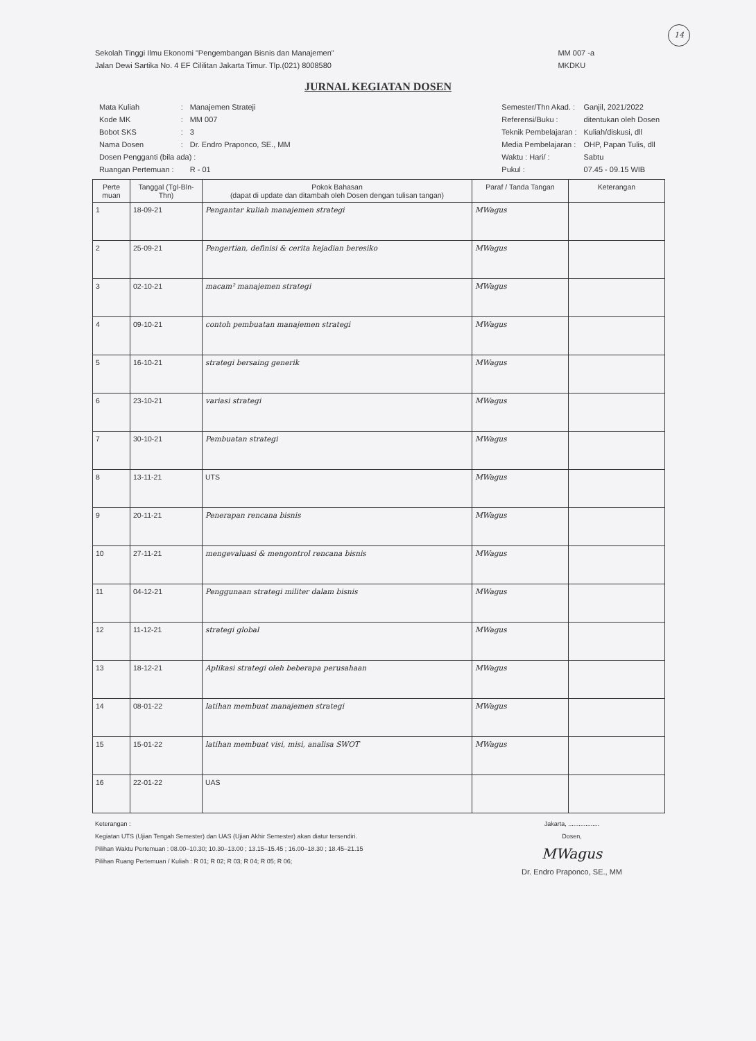14
Sekolah Tinggi Ilmu Ekonomi "Pengembangan Bisnis dan Manajemen"
Jalan Dewi Sartika No. 4 EF Cililitan Jakarta Timur. Tlp.(021) 8008580
MM 007 -a
MKDKU
JURNAL KEGIATAN DOSEN
| Mata Kuliah | : | Manajemen Strateji |
| Kode MK | : | MM 007 |
| Bobot SKS | : | 3 |
| Nama Dosen | : | Dr. Endro Praponco, SE., MM |
| Dosen Pengganti (bila ada) : | | |
| Ruangan Pertemuan : | | R - 01 |
| Semester/Thn Akad. : | Ganjil, 2021/2022 |
| Referensi/Buku : | ditentukan oleh Dosen |
| Teknik Pembelajaran : | Kuliah/diskusi, dll |
| Media Pembelajaran : | OHP, Papan Tulis, dll |
| Waktu : Hari/ : | Sabtu |
| Pukul : | 07.45 - 09.15 WIB |
| Perte muan | Tanggal (Tgl-Bln-Thn) | Pokok Bahasan (dapat di update dan ditambah oleh Dosen dengan tulisan tangan) | Paraf / Tanda Tangan | Keterangan |
| --- | --- | --- | --- | --- |
| 1 | 18-09-21 | Pengantar kuliah manajemen strategi | MWagus | |
| 2 | 25-09-21 | Pengertian, definisi & cerita kejadian beresiko | MWagus | |
| 3 | 02-10-21 | macam² manajemen strategi | MWagus | |
| 4 | 09-10-21 | contoh pembuatan manajemen strategi | MWagus | |
| 5 | 16-10-21 | strategi bersaing generik | MWagus | |
| 6 | 23-10-21 | variasi strategi | MWagus | |
| 7 | 30-10-21 | Pembuatan strategi | MWagus | |
| 8 | 13-11-21 | UTS | MWagus | |
| 9 | 20-11-21 | Penerapan rencana bisnis | MWagus | |
| 10 | 27-11-21 | mengevaluasi & mengontrol rencana bisnis | MWagus | |
| 11 | 04-12-21 | Penggunaan strategi militer dalam bisnis | MWagus | |
| 12 | 11-12-21 | strategi global | MWagus | |
| 13 | 18-12-21 | Aplikasi strategi oleh beberapa perusahaan | MWagus | |
| 14 | 08-01-22 | latihan membuat manajemen strategi | MWagus | |
| 15 | 15-01-22 | latihan membuat visi, misi, analisa SWOT | MWagus | |
| 16 | 22-01-22 | UAS | | |
Keterangan :
Kegiatan UTS (Ujian Tengah Semester) dan UAS (Ujian Akhir Semester) akan diatur tersendiri.
Pilihan Waktu Pertemuan : 08.00–10.30; 10.30–13.00 ; 13.15–15.45 ; 16.00–18.30 ; 18.45–21.15
Pilihan Ruang Pertemuan / Kuliah : R 01; R 02; R 03; R 04; R 05; R 06;
Jakarta, ..................
Dosen,
MWagus
Dr. Endro Praponco, SE., MM